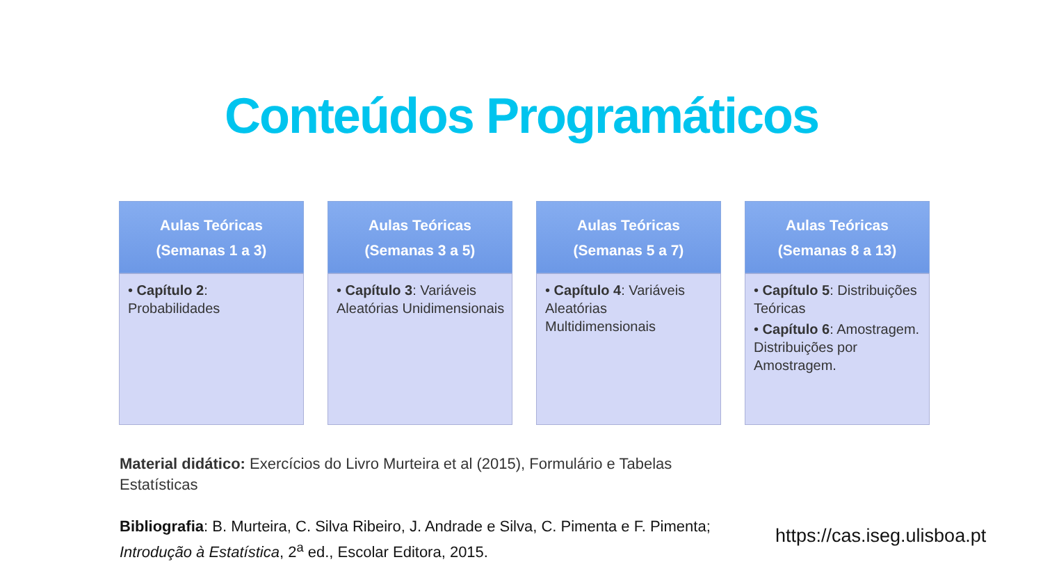Conteúdos Programáticos
Aulas Teóricas
(Semanas 1 a 3)
• Capítulo 2: Probabilidades
Aulas Teóricas
(Semanas 3 a 5)
• Capítulo 3: Variáveis Aleatórias Unidimensionais
Aulas Teóricas
(Semanas 5 a 7)
• Capítulo 4: Variáveis Aleatórias Multidimensionais
Aulas Teóricas
(Semanas 8 a 13)
• Capítulo 5: Distribuições Teóricas
• Capítulo 6: Amostragem. Distribuições por Amostragem.
Material didático: Exercícios do Livro Murteira et al (2015), Formulário e Tabelas Estatísticas
Bibliografia: B. Murteira, C. Silva Ribeiro, J. Andrade e Silva, C. Pimenta e F. Pimenta; Introdução à Estatística, 2<sup>a</sup> ed., Escolar Editora, 2015.
https://cas.iseg.ulisboa.pt